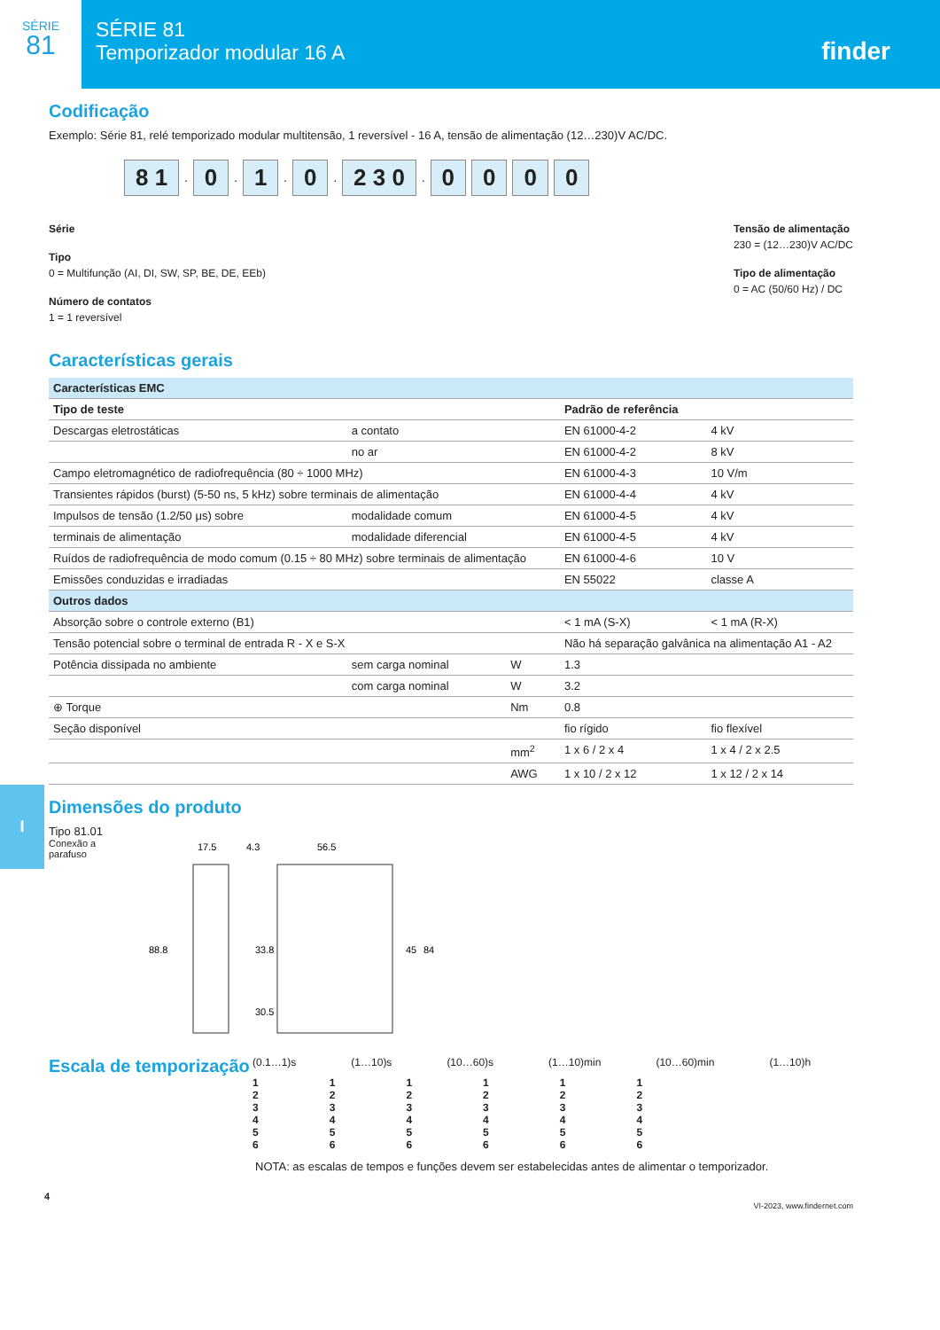SÉRIE
81
SÉRIE 81
Temporizador modular 16 A
finder
Codificação
Exemplo: Série 81, relé temporizado modular multitensão, 1 reversível - 16 A, tensão de alimentação (12…230)V AC/DC.
8 1 . 0 . 1 . 0 . 2 3 0 . 0000
Série
Tipo
0 = Multifunção (AI, DI, SW, SP, BE, DE, EEb)
Número de contatos
1 = 1 reversível
Tensão de alimentação
230 = (12…230)V AC/DC
Tipo de alimentação
0 = AC (50/60 Hz) / DC
Características gerais
| Características EMC | | | | |
| --- | --- | --- | --- | --- |
| Tipo de teste | | | Padrão de referência | |
| Descargas eletrostáticas | a contato | | EN 61000-4-2 | 4 kV |
| | no ar | | EN 61000-4-2 | 8 kV |
| Campo eletromagnético de radiofrequência (80 ÷ 1000 MHz) | | | EN 61000-4-3 | 10 V/m |
| Transientes rápidos (burst) (5-50 ns, 5 kHz) sobre terminais de alimentação | | | EN 61000-4-4 | 4 kV |
| Impulsos de tensão (1.2/50 μs) sobre | modalidade comum | | EN 61000-4-5 | 4 kV |
| terminais de alimentação | modalidade diferencial | | EN 61000-4-5 | 4 kV |
| Ruídos de radiofrequência de modo comum (0.15 ÷ 80 MHz) sobre terminais de alimentação | | | EN 61000-4-6 | 10 V |
| Emissões conduzidas e irradiadas | | | EN 55022 | classe A |
| Outros dados | | | | |
| Absorção sobre o controle externo (B1) | | | < 1 mA (S-X) | < 1 mA (R-X) |
| Tensão potencial sobre o terminal de entrada R - X e S-X | | | Não há separação galvânica na alimentação A1 - A2 | |
| Potência dissipada no ambiente | sem carga nominal | W | 1.3 | |
| | com carga nominal | W | 3.2 | |
| ⊕ Torque | | Nm | 0.8 | |
| Seção disponível | | | fio rígido | fio flexível |
| | | mm<sup>2</sup> | 1 x 6 / 2 x 4 | 1 x 4 / 2 x 2.5 |
| | | AWG | 1 x 10 / 2 x 12 | 1 x 12 / 2 x 14 |
Dimensões do produto
Tipo 81.01
Conexão a
parafuso
17.5
4.3
56.5
88.8
33.8
30.5
45
84
Escala de temporização
(0.1…1)s (1…10)s (10…60)s (1…10)min (10…60)min (1…10)h
1
2
3
4
5
6
1
2
3
4
5
6
1
2
3
4
5
6
1
2
3
4
5
6
1
2
3
4
5
6
1
2
3
4
5
6
NOTA: as escalas de tempos e funções devem ser estabelecidas antes de alimentar o temporizador.
4
VI-2023, www.findernet.com
I